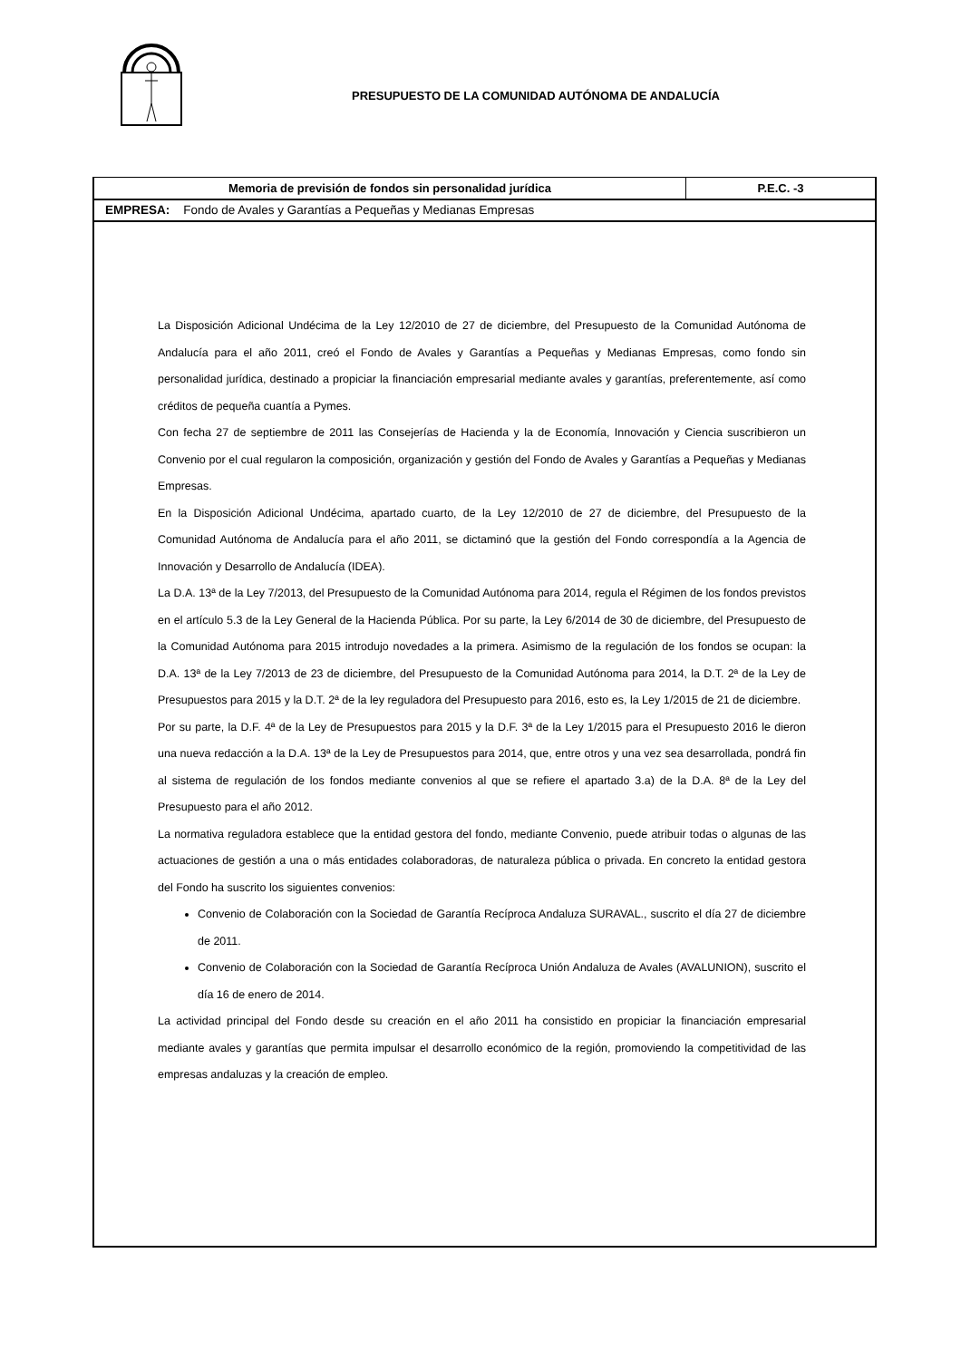PRESUPUESTO DE LA COMUNIDAD AUTÓNOMA DE ANDALUCÍA
Memoria de previsión de fondos sin personalidad jurídica P.E.C. -3
EMPRESA: Fondo de Avales y Garantías a Pequeñas y Medianas Empresas
La Disposición Adicional Undécima de la Ley 12/2010 de 27 de diciembre, del Presupuesto de la Comunidad Autónoma de Andalucía para el año 2011, creó el Fondo de Avales y Garantías a Pequeñas y Medianas Empresas, como fondo sin personalidad jurídica, destinado a propiciar la financiación empresarial mediante avales y garantías, preferentemente, así como créditos de pequeña cuantía a Pymes.
Con fecha 27 de septiembre de 2011 las Consejerías de Hacienda y la de Economía, Innovación y Ciencia suscribieron un Convenio por el cual regularon la composición, organización y gestión del Fondo de Avales y Garantías a Pequeñas y Medianas Empresas.
En la Disposición Adicional Undécima, apartado cuarto, de la Ley 12/2010 de 27 de diciembre, del Presupuesto de la Comunidad Autónoma de Andalucía para el año 2011, se dictaminó que la gestión del Fondo correspondía a la Agencia de Innovación y Desarrollo de Andalucía (IDEA).
La D.A. 13ª de la Ley 7/2013, del Presupuesto de la Comunidad Autónoma para 2014, regula el Régimen de los fondos previstos en el artículo 5.3 de la Ley General de la Hacienda Pública. Por su parte, la Ley 6/2014 de 30 de diciembre, del Presupuesto de la Comunidad Autónoma para 2015 introdujo novedades a la primera. Asimismo de la regulación de los fondos se ocupan: la D.A. 13ª de la Ley 7/2013 de 23 de diciembre, del Presupuesto de la Comunidad Autónoma para 2014, la D.T. 2ª de la Ley de Presupuestos para 2015 y la D.T. 2ª de la ley reguladora del Presupuesto para 2016, esto es, la Ley 1/2015 de 21 de diciembre.
Por su parte, la D.F. 4ª de la Ley de Presupuestos para 2015 y la D.F. 3ª de la Ley 1/2015 para el Presupuesto 2016 le dieron una nueva redacción a la D.A. 13ª de la Ley de Presupuestos para 2014, que, entre otros y una vez sea desarrollada, pondrá fin al sistema de regulación de los fondos mediante convenios al que se refiere el apartado 3.a) de la D.A. 8ª de la Ley del Presupuesto para el año 2012.
La normativa reguladora establece que la entidad gestora del fondo, mediante Convenio, puede atribuir todas o algunas de las actuaciones de gestión a una o más entidades colaboradoras, de naturaleza pública o privada. En concreto la entidad gestora del Fondo ha suscrito los siguientes convenios:
Convenio de Colaboración con la Sociedad de Garantía Recíproca Andaluza SURAVAL., suscrito el día 27 de diciembre de 2011.
Convenio de Colaboración con la Sociedad de Garantía Recíproca Unión Andaluza de Avales (AVALUNION), suscrito el día 16 de enero de 2014.
La actividad principal del Fondo desde su creación en el año 2011 ha consistido en propiciar la financiación empresarial mediante avales y garantías que permita impulsar el desarrollo económico de la región, promoviendo la competitividad de las empresas andaluzas y la creación de empleo.